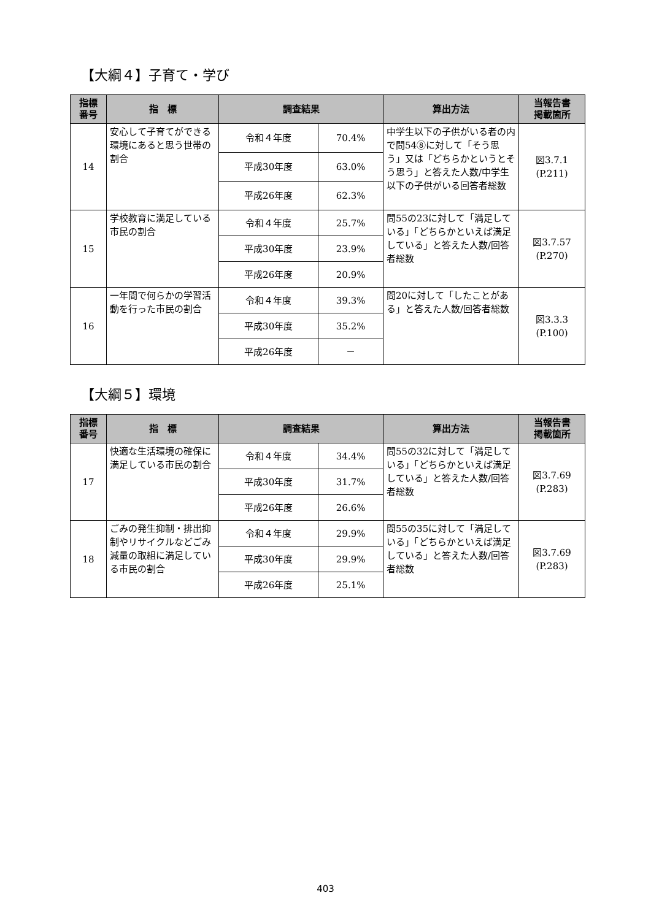【大綱４】子育て・学び
| 指標 番号 | 指 標 | 調査結果 | | 算出方法 | 当報告書 掲載箇所 |
| --- | --- | --- | --- | --- | --- |
| 14 | 安心して子育てができる環境にあると思う世帯の割合 | 令和４年度 | 70.4% | 中学生以下の子供がいる者の内で問54⑧に対して「そう思う」又は「どちらかというとそう思う」と答えた人数/中学生以下の子供がいる回答者総数 | 図3.7.1 (P.211) |
| | | 平成30年度 | 63.0% | | |
| | | 平成26年度 | 62.3% | | |
| 15 | 学校教育に満足している市民の割合 | 令和４年度 | 25.7% | 問55の23に対して「満足している」「どちらかといえば満足している」と答えた人数/回答者総数 | 図3.7.57 (P.270) |
| | | 平成30年度 | 23.9% | | |
| | | 平成26年度 | 20.9% | | |
| 16 | 一年間で何らかの学習活動を行った市民の割合 | 令和４年度 | 39.3% | 問20に対して「したことがある」と答えた人数/回答者総数 | 図3.3.3 (P.100) |
| | | 平成30年度 | 35.2% | | |
| | | 平成26年度 | － | | |
【大綱５】環境
| 指標 番号 | 指 標 | 調査結果 | | 算出方法 | 当報告書 掲載箇所 |
| --- | --- | --- | --- | --- | --- |
| 17 | 快適な生活環境の確保に満足している市民の割合 | 令和４年度 | 34.4% | 問55の32に対して「満足している」「どちらかといえば満足している」と答えた人数/回答者総数 | 図3.7.69 (P.283) |
| | | 平成30年度 | 31.7% | | |
| | | 平成26年度 | 26.6% | | |
| 18 | ごみの発生抑制・排出抑制やリサイクルなどごみ減量の取組に満足している市民の割合 | 令和４年度 | 29.9% | 問55の35に対して「満足している」「どちらかといえば満足している」と答えた人数/回答者総数 | 図3.7.69 (P.283) |
| | | 平成30年度 | 29.9% | | |
| | | 平成26年度 | 25.1% | | |
403